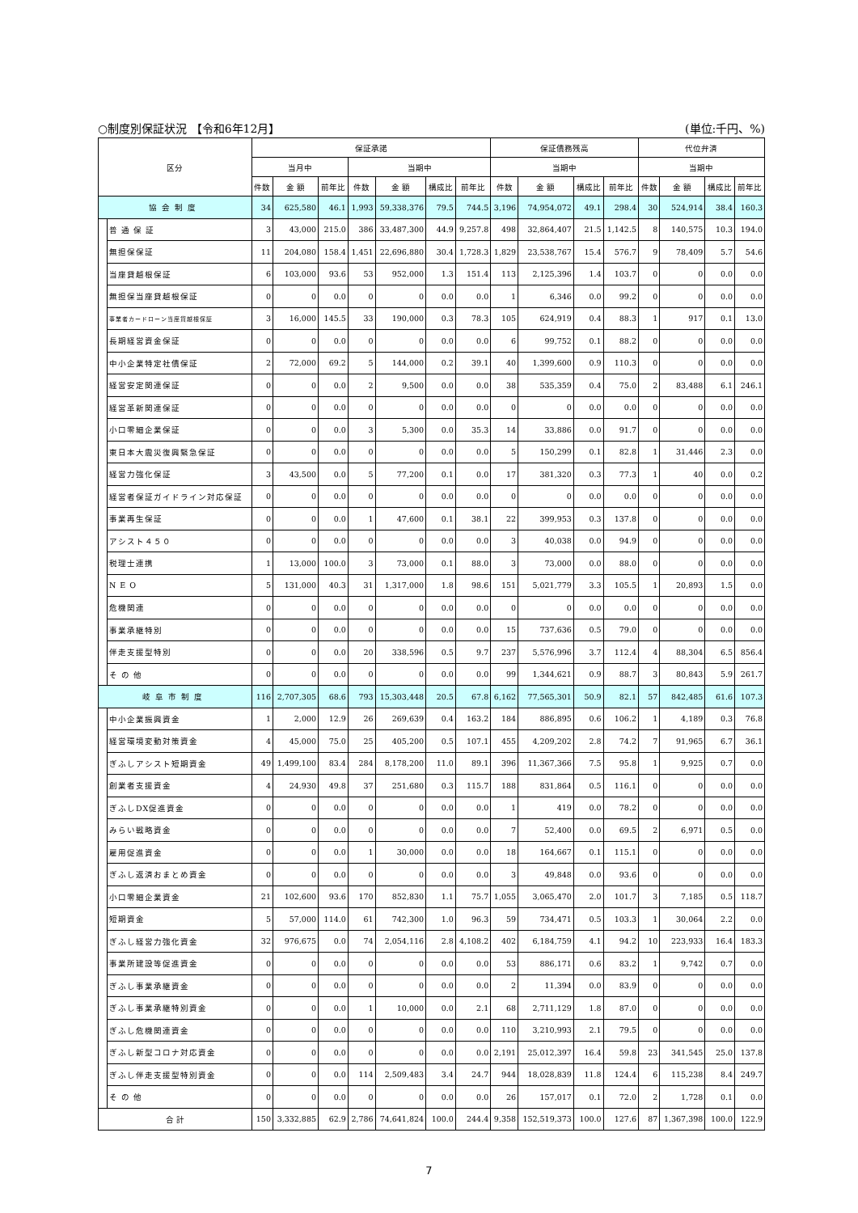○制度別保証状況 【令和6年12月】 (単位:千円、%)
| 区分 | | 保証承諾 | | | | | | | 保証債務残高 | | | | 代位弁済 | | | |
| --- | --- | --- | --- | --- | --- | --- | --- | --- | --- | --- | --- | --- | --- | --- | --- | --- |
| | | 当月中 | | | 当期中 | | | | 当期中 | | | | 当期中 | | | |
| | | 件数 | 金 額 | 前年比 | 件数 | 金 額 | 構成比 | 前年比 | 件数 | 金 額 | 構成比 | 前年比 | 件数 | 金 額 | 構成比 | 前年比 |
| 協会制度 | | 34 | 625,580 | 46.1 | 1,993 | 59,338,376 | 79.5 | 744.5 | 3,196 | 74,954,072 | 49.1 | 298.4 | 30 | 524,914 | 38.4 | 160.3 |
| | 普 通 保 証 | 3 | 43,000 | 215.0 | 386 | 33,487,300 | 44.9 | 9,257.8 | 498 | 32,864,407 | 21.5 | 1,142.5 | 8 | 140,575 | 10.3 | 194.0 |
| | 無担保保証 | 11 | 204,080 | 158.4 | 1,451 | 22,696,880 | 30.4 | 1,728.3 | 1,829 | 23,538,767 | 15.4 | 576.7 | 9 | 78,409 | 5.7 | 54.6 |
| | 当座貸越根保証 | 6 | 103,000 | 93.6 | 53 | 952,000 | 1.3 | 151.4 | 113 | 2,125,396 | 1.4 | 103.7 | 0 | 0 | 0.0 | 0.0 |
| | 無担保当座貸越根保証 | 0 | 0 | 0.0 | 0 | 0 | 0.0 | 0.0 | 1 | 6,346 | 0.0 | 99.2 | 0 | 0 | 0.0 | 0.0 |
| | 事業者カードローン当座貸越根保証 | 3 | 16,000 | 145.5 | 33 | 190,000 | 0.3 | 78.3 | 105 | 624,919 | 0.4 | 88.3 | 1 | 917 | 0.1 | 13.0 |
| | 長期経営資金保証 | 0 | 0 | 0.0 | 0 | 0 | 0.0 | 0.0 | 6 | 99,752 | 0.1 | 88.2 | 0 | 0 | 0.0 | 0.0 |
| | 中小企業特定社債保証 | 2 | 72,000 | 69.2 | 5 | 144,000 | 0.2 | 39.1 | 40 | 1,399,600 | 0.9 | 110.3 | 0 | 0 | 0.0 | 0.0 |
| | 経営安定関連保証 | 0 | 0 | 0.0 | 2 | 9,500 | 0.0 | 0.0 | 38 | 535,359 | 0.4 | 75.0 | 2 | 83,488 | 6.1 | 246.1 |
| | 経営革新関連保証 | 0 | 0 | 0.0 | 0 | 0 | 0.0 | 0.0 | 0 | 0 | 0.0 | 0.0 | 0 | 0 | 0.0 | 0.0 |
| | 小口零細企業保証 | 0 | 0 | 0.0 | 3 | 5,300 | 0.0 | 35.3 | 14 | 33,886 | 0.0 | 91.7 | 0 | 0 | 0.0 | 0.0 |
| | 東日本大震災復興緊急保証 | 0 | 0 | 0.0 | 0 | 0 | 0.0 | 0.0 | 5 | 150,299 | 0.1 | 82.8 | 1 | 31,446 | 2.3 | 0.0 |
| | 経営力強化保証 | 3 | 43,500 | 0.0 | 5 | 77,200 | 0.1 | 0.0 | 17 | 381,320 | 0.3 | 77.3 | 1 | 40 | 0.0 | 0.2 |
| | 経営者保証ガイドライン対応保証 | 0 | 0 | 0.0 | 0 | 0 | 0.0 | 0.0 | 0 | 0 | 0.0 | 0.0 | 0 | 0 | 0.0 | 0.0 |
| | 事業再生保証 | 0 | 0 | 0.0 | 1 | 47,600 | 0.1 | 38.1 | 22 | 399,953 | 0.3 | 137.8 | 0 | 0 | 0.0 | 0.0 |
| | アシスト４５０ | 0 | 0 | 0.0 | 0 | 0 | 0.0 | 0.0 | 3 | 40,038 | 0.0 | 94.9 | 0 | 0 | 0.0 | 0.0 |
| | 税理士連携 | 1 | 13,000 | 100.0 | 3 | 73,000 | 0.1 | 88.0 | 3 | 73,000 | 0.0 | 88.0 | 0 | 0 | 0.0 | 0.0 |
| | N E O | 5 | 131,000 | 40.3 | 31 | 1,317,000 | 1.8 | 98.6 | 151 | 5,021,779 | 3.3 | 105.5 | 1 | 20,893 | 1.5 | 0.0 |
| | 危機関連 | 0 | 0 | 0.0 | 0 | 0 | 0.0 | 0.0 | 0 | 0 | 0.0 | 0.0 | 0 | 0 | 0.0 | 0.0 |
| | 事業承継特別 | 0 | 0 | 0.0 | 0 | 0 | 0.0 | 0.0 | 15 | 737,636 | 0.5 | 79.0 | 0 | 0 | 0.0 | 0.0 |
| | 伴走支援型特別 | 0 | 0 | 0.0 | 20 | 338,596 | 0.5 | 9.7 | 237 | 5,576,996 | 3.7 | 112.4 | 4 | 88,304 | 6.5 | 856.4 |
| | そ の 他 | 0 | 0 | 0.0 | 0 | 0 | 0.0 | 0.0 | 99 | 1,344,621 | 0.9 | 88.7 | 3 | 80,843 | 5.9 | 261.7 |
| 岐阜市制度 | | 116 | 2,707,305 | 68.6 | 793 | 15,303,448 | 20.5 | 67.8 | 6,162 | 77,565,301 | 50.9 | 82.1 | 57 | 842,485 | 61.6 | 107.3 |
| | 中小企業振興資金 | 1 | 2,000 | 12.9 | 26 | 269,639 | 0.4 | 163.2 | 184 | 886,895 | 0.6 | 106.2 | 1 | 4,189 | 0.3 | 76.8 |
| | 経営環境変動対策資金 | 4 | 45,000 | 75.0 | 25 | 405,200 | 0.5 | 107.1 | 455 | 4,209,202 | 2.8 | 74.2 | 7 | 91,965 | 6.7 | 36.1 |
| | ぎふしアシスト短期資金 | 49 | 1,499,100 | 83.4 | 284 | 8,178,200 | 11.0 | 89.1 | 396 | 11,367,366 | 7.5 | 95.8 | 1 | 9,925 | 0.7 | 0.0 |
| | 創業者支援資金 | 4 | 24,930 | 49.8 | 37 | 251,680 | 0.3 | 115.7 | 188 | 831,864 | 0.5 | 116.1 | 0 | 0 | 0.0 | 0.0 |
| | ぎふしDX促進資金 | 0 | 0 | 0.0 | 0 | 0 | 0.0 | 0.0 | 1 | 419 | 0.0 | 78.2 | 0 | 0 | 0.0 | 0.0 |
| | みらい戦略資金 | 0 | 0 | 0.0 | 0 | 0 | 0.0 | 0.0 | 7 | 52,400 | 0.0 | 69.5 | 2 | 6,971 | 0.5 | 0.0 |
| | 雇用促進資金 | 0 | 0 | 0.0 | 1 | 30,000 | 0.0 | 0.0 | 18 | 164,667 | 0.1 | 115.1 | 0 | 0 | 0.0 | 0.0 |
| | ぎふし返済おまとめ資金 | 0 | 0 | 0.0 | 0 | 0 | 0.0 | 0.0 | 3 | 49,848 | 0.0 | 93.6 | 0 | 0 | 0.0 | 0.0 |
| | 小口零細企業資金 | 21 | 102,600 | 93.6 | 170 | 852,830 | 1.1 | 75.7 | 1,055 | 3,065,470 | 2.0 | 101.7 | 3 | 7,185 | 0.5 | 118.7 |
| | 短期資金 | 5 | 57,000 | 114.0 | 61 | 742,300 | 1.0 | 96.3 | 59 | 734,471 | 0.5 | 103.3 | 1 | 30,064 | 2.2 | 0.0 |
| | ぎふし経営力強化資金 | 32 | 976,675 | 0.0 | 74 | 2,054,116 | 2.8 | 4,108.2 | 402 | 6,184,759 | 4.1 | 94.2 | 10 | 223,933 | 16.4 | 183.3 |
| | 事業所建設等促進資金 | 0 | 0 | 0.0 | 0 | 0 | 0.0 | 0.0 | 53 | 886,171 | 0.6 | 83.2 | 1 | 9,742 | 0.7 | 0.0 |
| | ぎふし事業承継資金 | 0 | 0 | 0.0 | 0 | 0 | 0.0 | 0.0 | 2 | 11,394 | 0.0 | 83.9 | 0 | 0 | 0.0 | 0.0 |
| | ぎふし事業承継特別資金 | 0 | 0 | 0.0 | 1 | 10,000 | 0.0 | 2.1 | 68 | 2,711,129 | 1.8 | 87.0 | 0 | 0 | 0.0 | 0.0 |
| | ぎふし危機関連資金 | 0 | 0 | 0.0 | 0 | 0 | 0.0 | 0.0 | 110 | 3,210,993 | 2.1 | 79.5 | 0 | 0 | 0.0 | 0.0 |
| | ぎふし新型コロナ対応資金 | 0 | 0 | 0.0 | 0 | 0 | 0.0 | 0.0 | 2,191 | 25,012,397 | 16.4 | 59.8 | 23 | 341,545 | 25.0 | 137.8 |
| | ぎふし伴走支援型特別資金 | 0 | 0 | 0.0 | 114 | 2,509,483 | 3.4 | 24.7 | 944 | 18,028,839 | 11.8 | 124.4 | 6 | 115,238 | 8.4 | 249.7 |
| | そ の 他 | 0 | 0 | 0.0 | 0 | 0 | 0.0 | 0.0 | 26 | 157,017 | 0.1 | 72.0 | 2 | 1,728 | 0.1 | 0.0 |
| 合 計 | | 150 | 3,332,885 | 62.9 | 2,786 | 74,641,824 | 100.0 | 244.4 | 9,358 | 152,519,373 | 100.0 | 127.6 | 87 | 1,367,398 | 100.0 | 122.9 |
7